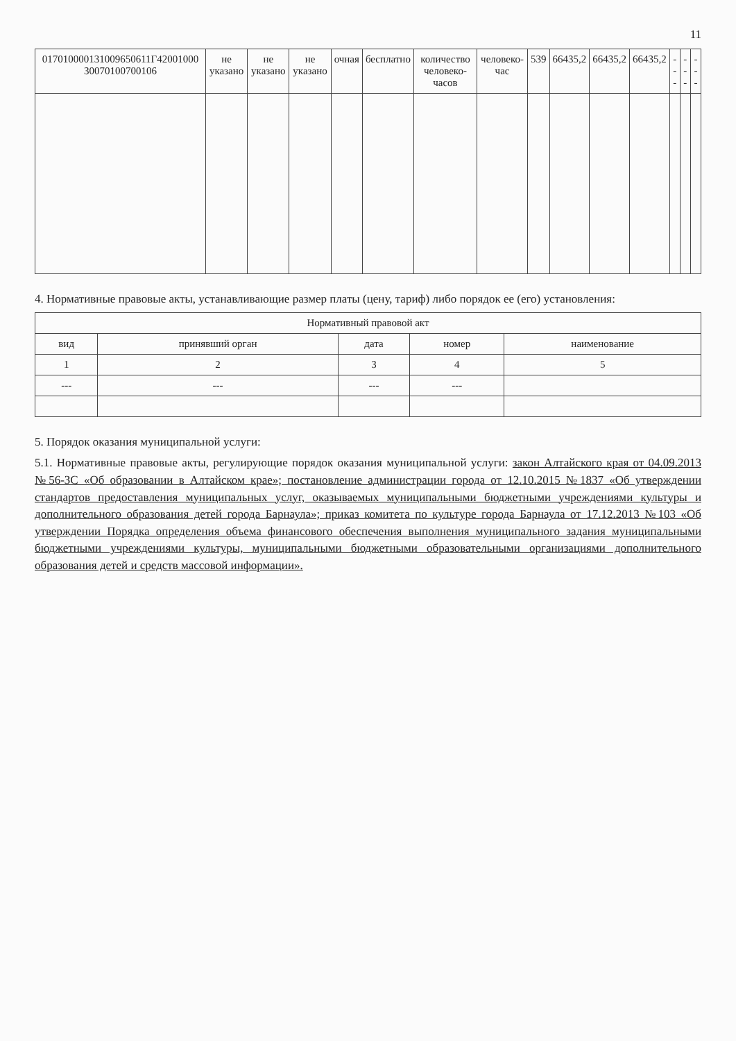11
| 017010000131009650611Г42001000 30070100700106 | не указано | не указано | не указано | очная | бесплатно | количество человеко-часов | человеко-час | 539 | 66435,2 | 66435,2 | 66435,2 | --- | --- | --- |
4. Нормативные правовые акты, устанавливающие размер платы (цену, тариф) либо порядок ее (его) установления:
| Нормативный правовой акт | | | | |
| --- | --- | --- | --- | --- |
| вид | принявший орган | дата | номер | наименование |
| 1 | 2 | 3 | 4 | 5 |
| --- | --- | --- | --- | |
5. Порядок оказания муниципальной услуги:
5.1. Нормативные правовые акты, регулирующие порядок оказания муниципальной услуги: закон Алтайского края от 04.09.2013 №56-ЗС «Об образовании в Алтайском крае»; постановление администрации города от 12.10.2015 №1837 «Об утверждении стандартов предоставления муниципальных услуг, оказываемых муниципальными бюджетными учреждениями культуры и дополнительного образования детей города Барнаула»; приказ комитета по культуре города Барнаула от 17.12.2013 №103 «Об утверждении Порядка определения объема финансового обеспечения выполнения муниципального задания муниципальными бюджетными учреждениями культуры, муниципальными бюджетными образовательными организациями дополнительного образования детей и средств массовой информации».